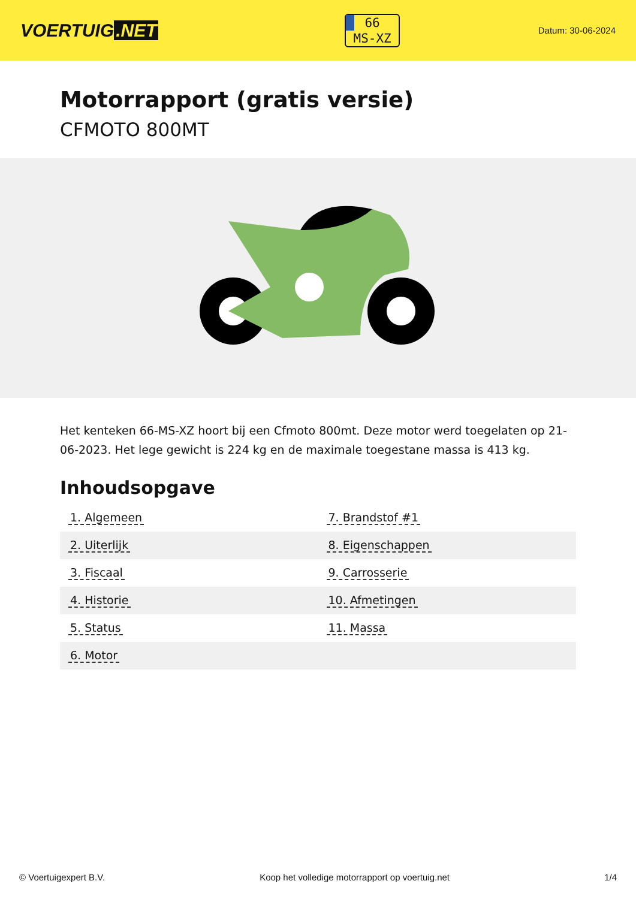VOERTUIG.NET
66
MS-XZ
Datum: 30-06-2024
Motorrapport (gratis versie)
CFMOTO 800MT
Het kenteken 66-MS-XZ hoort bij een Cfmoto 800mt. Deze motor werd toegelaten op 21-06-2023. Het lege gewicht is 224 kg en de maximale toegestane massa is 413 kg.
Inhoudsopgave
| 1. Algemeen | 7. Brandstof #1 |
| 2. Uiterlijk | 8. Eigenschappen |
| 3. Fiscaal | 9. Carrosserie |
| 4. Historie | 10. Afmetingen |
| 5. Status | 11. Massa |
| 6. Motor | |
© Voertuigexpert B.V. Koop het volledige motorrapport op voertuig.net 1/4